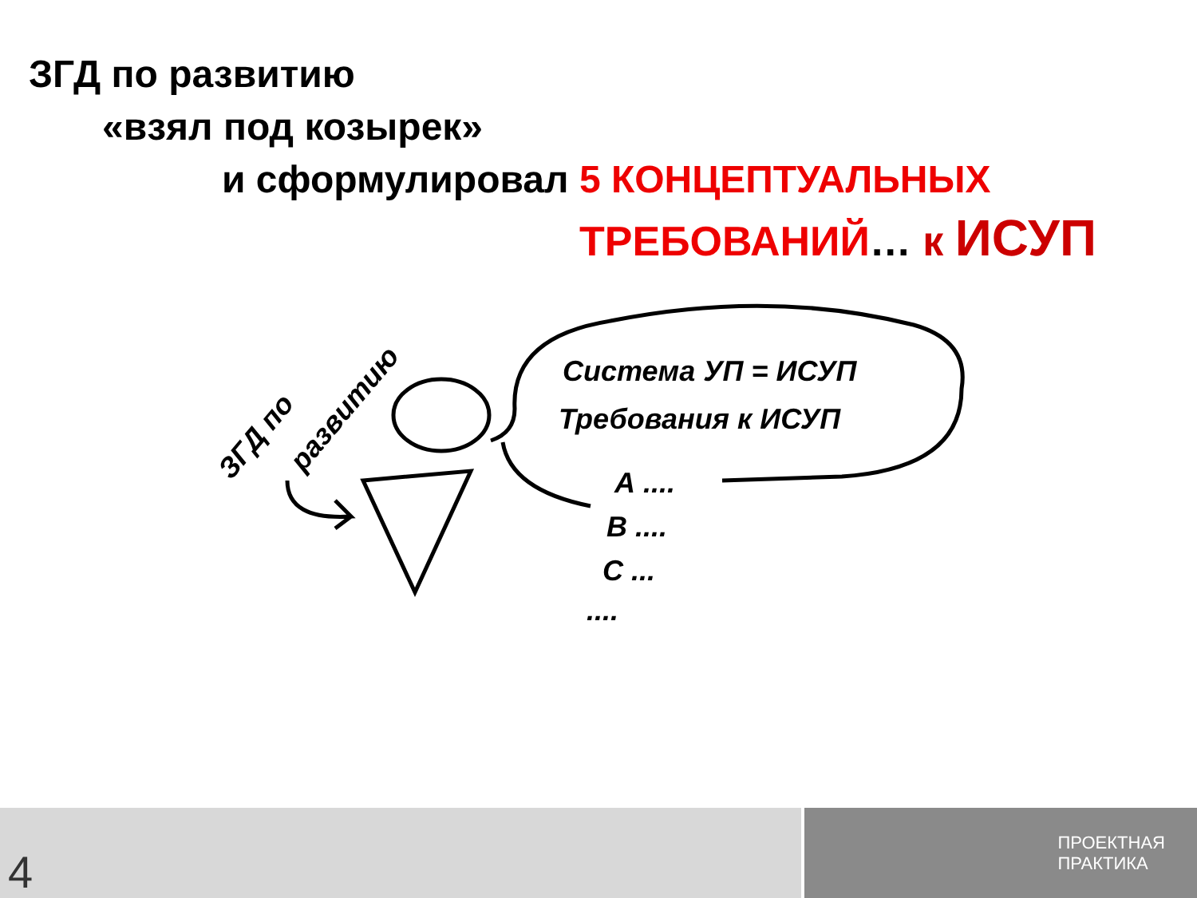ЗГД по развитию
«взял под козырек»
и сформулировал 5 КОНЦЕПТУАЛЬНЫХ
ТРЕБОВАНИЙ… к ИСУП
Система УП = ИСУП
Требования к ИСУП
А ....
В ....
С ...
....
ЗГД по
развитию
4
ПРОЕКТНАЯ
ПРАКТИКА